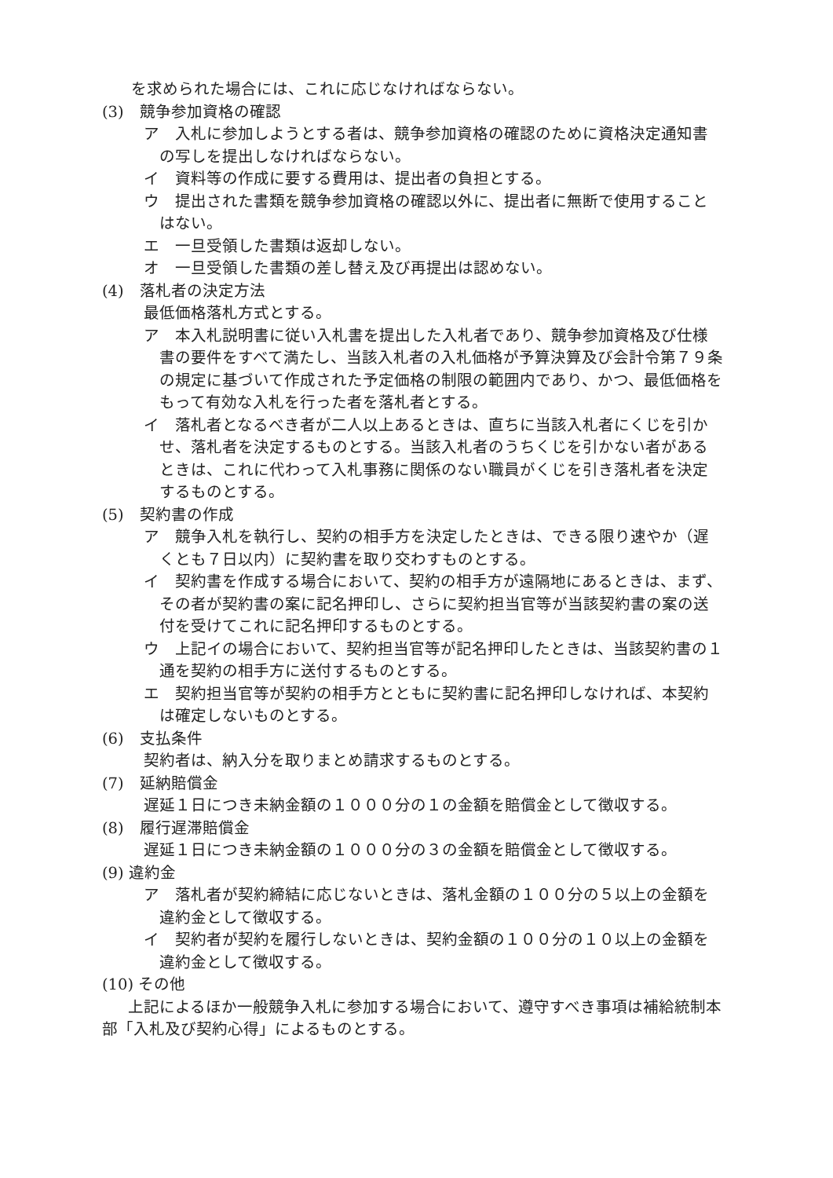を求められた場合には、これに応じなければならない。
(3)　競争参加資格の確認
ア　入札に参加しようとする者は、競争参加資格の確認のために資格決定通知書の写しを提出しなければならない。
イ　資料等の作成に要する費用は、提出者の負担とする。
ウ　提出された書類を競争参加資格の確認以外に、提出者に無断で使用することはない。
エ　一旦受領した書類は返却しない。
オ　一旦受領した書類の差し替え及び再提出は認めない。
(4)　落札者の決定方法
最低価格落札方式とする。
ア　本入札説明書に従い入札書を提出した入札者であり、競争参加資格及び仕様書の要件をすべて満たし、当該入札者の入札価格が予算決算及び会計令第７９条の規定に基づいて作成された予定価格の制限の範囲内であり、かつ、最低価格をもって有効な入札を行った者を落札者とする。
イ　落札者となるべき者が二人以上あるときは、直ちに当該入札者にくじを引かせ、落札者を決定するものとする。当該入札者のうちくじを引かない者があるときは、これに代わって入札事務に関係のない職員がくじを引き落札者を決定するものとする。
(5)　契約書の作成
ア　競争入札を執行し、契約の相手方を決定したときは、できる限り速やか（遅くとも７日以内）に契約書を取り交わすものとする。
イ　契約書を作成する場合において、契約の相手方が遠隔地にあるときは、まず、その者が契約書の案に記名押印し、さらに契約担当官等が当該契約書の案の送付を受けてこれに記名押印するものとする。
ウ　上記イの場合において、契約担当官等が記名押印したときは、当該契約書の１通を契約の相手方に送付するものとする。
エ　契約担当官等が契約の相手方とともに契約書に記名押印しなければ、本契約は確定しないものとする。
(6)　支払条件
契約者は、納入分を取りまとめ請求するものとする。
(7)　延納賠償金
遅延１日につき未納金額の１０００分の１の金額を賠償金として徴収する。
(8)　履行遅滞賠償金
遅延１日につき未納金額の１０００分の３の金額を賠償金として徴収する。
(9) 違約金
ア　落札者が契約締結に応じないときは、落札金額の１００分の５以上の金額を違約金として徴収する。
イ　契約者が契約を履行しないときは、契約金額の１００分の１０以上の金額を違約金として徴収する。
(10) その他
上記によるほか一般競争入札に参加する場合において、遵守すべき事項は補給統制本部「入札及び契約心得」によるものとする。